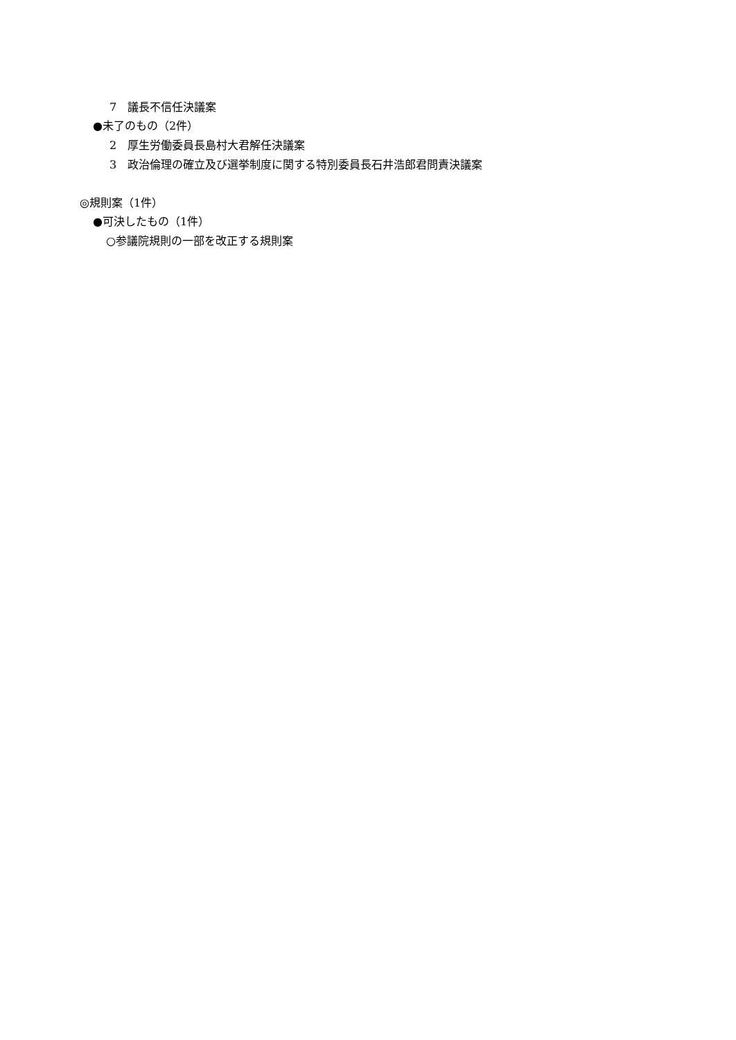7　議長不信任決議案
●未了のもの（2件）
2　厚生労働委員長島村大君解任決議案
3　政治倫理の確立及び選挙制度に関する特別委員長石井浩郎君問責決議案
◎規則案（1件）
●可決したもの（1件）
○参議院規則の一部を改正する規則案